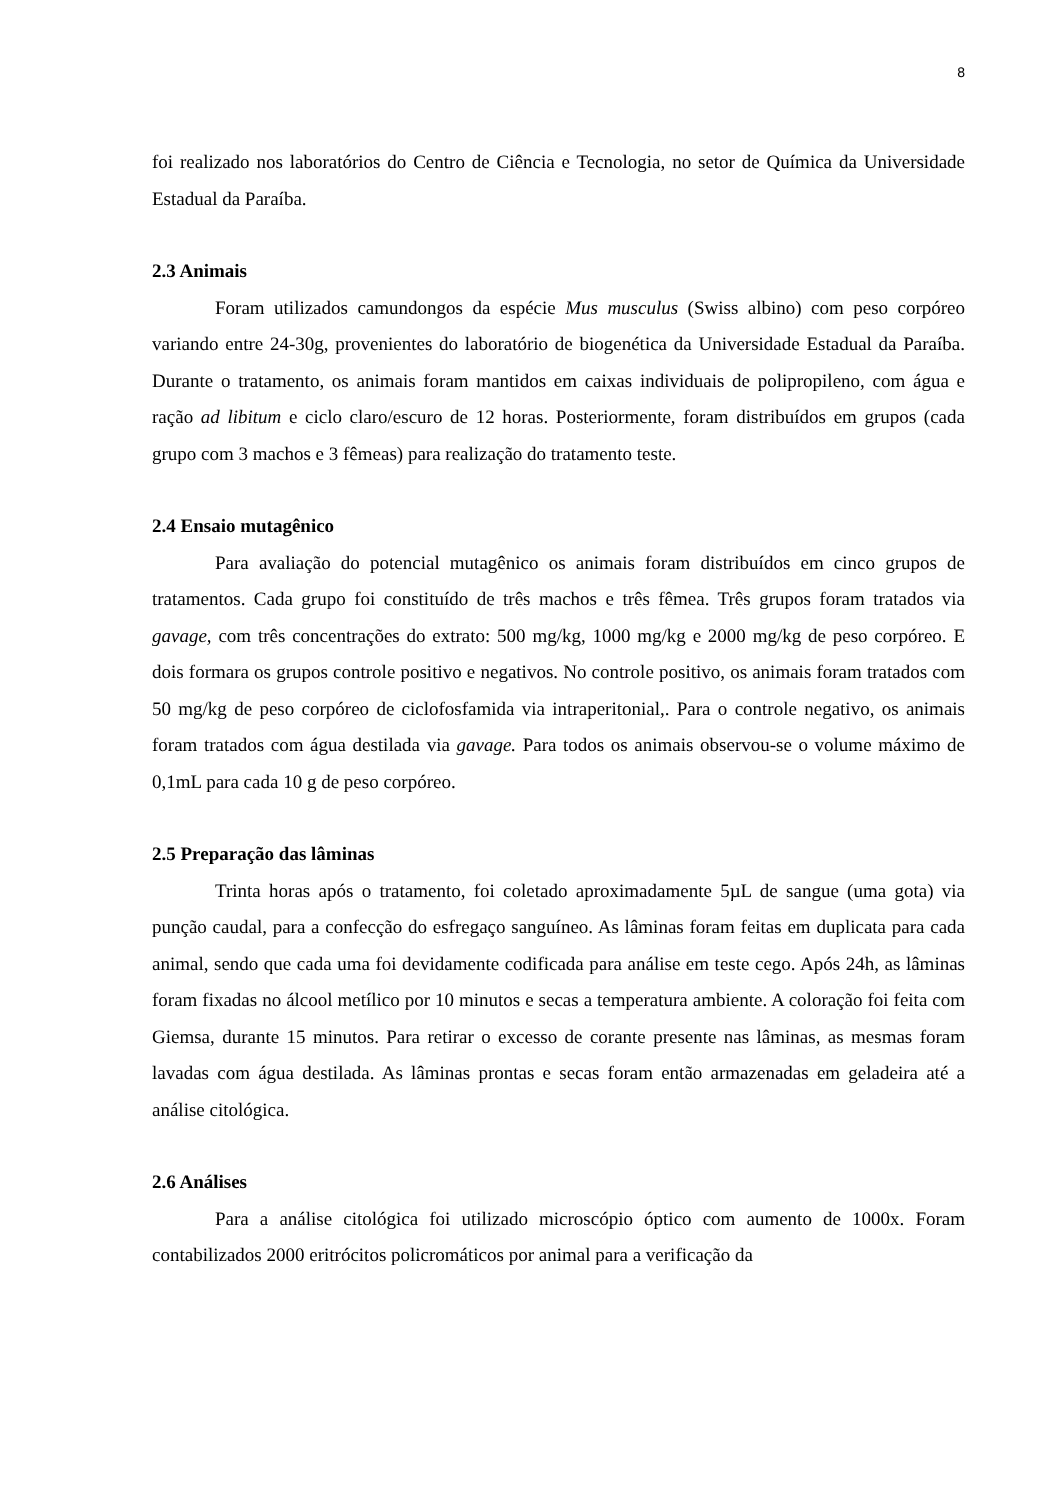8
foi realizado nos laboratórios do Centro de Ciência e Tecnologia, no setor de Química da Universidade Estadual da Paraíba.
2.3 Animais
Foram utilizados camundongos da espécie Mus musculus (Swiss albino) com peso corpóreo variando entre 24-30g, provenientes do laboratório de biogenética da Universidade Estadual da Paraíba. Durante o tratamento, os animais foram mantidos em caixas individuais de polipropileno, com água e ração ad libitum e ciclo claro/escuro de 12 horas. Posteriormente, foram distribuídos em grupos (cada grupo com 3 machos e 3 fêmeas) para realização do tratamento teste.
2.4 Ensaio mutagênico
Para avaliação do potencial mutagênico os animais foram distribuídos em cinco grupos de tratamentos. Cada grupo foi constituído de três machos e três fêmea. Três grupos foram tratados via gavage, com três concentrações do extrato: 500 mg/kg, 1000 mg/kg e 2000 mg/kg de peso corpóreo. E dois formara os grupos controle positivo e negativos. No controle positivo, os animais foram tratados com 50 mg/kg de peso corpóreo de ciclofosfamida via intraperitonial,. Para o controle negativo, os animais foram tratados com água destilada via gavage. Para todos os animais observou-se o volume máximo de 0,1mL para cada 10 g de peso corpóreo.
2.5 Preparação das lâminas
Trinta horas após o tratamento, foi coletado aproximadamente 5µL de sangue (uma gota) via punção caudal, para a confecção do esfregaço sanguíneo. As lâminas foram feitas em duplicata para cada animal, sendo que cada uma foi devidamente codificada para análise em teste cego. Após 24h, as lâminas foram fixadas no álcool metílico por 10 minutos e secas a temperatura ambiente. A coloração foi feita com Giemsa, durante 15 minutos. Para retirar o excesso de corante presente nas lâminas, as mesmas foram lavadas com água destilada. As lâminas prontas e secas foram então armazenadas em geladeira até a análise citológica.
2.6 Análises
Para a análise citológica foi utilizado microscópio óptico com aumento de 1000x. Foram contabilizados 2000 eritrócitos policromáticos por animal para a verificação da